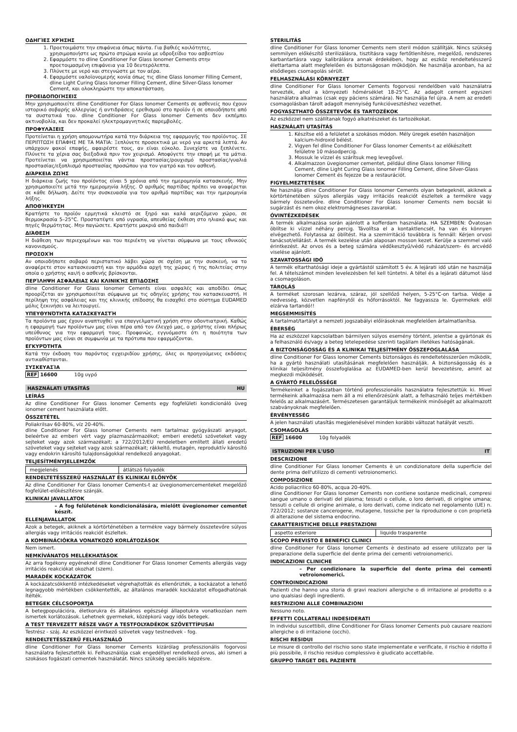ΟΔΗΓΊΕΣ ΧΡΉΣΗΣ
1. Προετοιμάστε την επιφάνεια όπως πάντα. Για βαθιές κοιλότητες, χρησιμοποιήστε ως πρώτο στρώμα κονία με υδροξείδιο του ασβεστίου
2. Εφαρμόστε το dline Conditioner For Glass Ionomer Cements στην προετοιμασμένη επιφάνεια για 10 δευτερόλεπτα.
3. Πλύνετε με νερό και στεγνώστε με τον αέρα.
4. Εφαρμόστε υαλοϊονομερής κονία όπως τις dline Glass Ionomer Filling Cement, dline Light Curing Glass Ionomer Filling Cement, dline Silver-Glass Ionomer Cement, και ολοκληρώστε την αποκατάσταση.
ΠΡΟΕΙΔΟΠΟΙΉΣΕΙΣ
Μην χρησιμοποιείτε dline Conditioner For Glass Ionomer Cements σε ασθενείς που έχουν ιστορικό σοβαρής αλλεργίας ή αντιδράσεις ερεθισμού στο προϊόν ή σε οποιοδήποτε από τα συστατικά του. dline Conditioner For Glass Ionomer Cements δεν εκπέμπει ακτινοβολία, και δεν προκαλεί ηλεκτρομαγνητικές παρεμβολές.
ΠΡΟΦΥΛΆΞΕΙΣ
Προτείνεται η χρήση απομονωτήρα κατά την διάρκεια της εφαρμογής του προϊόντος. ΣΕ ΠΕΡΙΠΤΩΣΗ ΕΠΑΦΗΣ ΜΕ ΤΑ ΜΑΤΙΑ: Ξεπλύνετε προσεκτικά με νερό για αρκετά λεπτά. Αν υπάρχουν φακοί επαφής, αφαιρέστε τους, αν είναι εύκολο. Συνεχίστε να ξεπλένετε. Πλύνετε τα χέρια σας διεξοδικά πριν τον χειρισμό. Αποφύγετε την επαφή με τα μάτια. Προτείνεται να χρησιμοποιείται γάντια προστασίας/ρουχισμό προστασίας/γυαλιά προστασίας/εξοπλισμό προστασίας προσώπου για τον γιατρό και τον ασθενή.
ΔΙΆΡΚΕΙΑ ΖΩΉΣ
Η διάρκεια ζωής του προϊόντος είναι 5 χρόνια από την ημερομηνία κατασκευής. Μην χρησιμοποιείτε μετά την ημερομηνία λήξης. Ο αριθμός παρτίδας πρέπει να αναφέρεται σε κάθε δήλωση. Δείτε την συσκευασία για τον αριθμό παρτίδας και την ημερομηνία λήξης.
ΑΠΟΘΉΚΕΥΣΗ
Κρατήστε το προϊόν ερμητικά κλειστό σε ξηρό και καλά αεριζόμενο χώρο, σε θερμοκρασία 5–25°C. Προστατέψτε από υγρασία, απευθείας έκθεση στο ηλιακό φως και πηγές θερμότητας. Μην παγώσετε. Κρατήστε μακριά από παιδιά!!
ΔΙΆΘΕΣΗ
Η διάθεση των περιεχομένων και του περιέκτη να γίνεται σύμφωνα με τους εθνικούς κανονισμούς.
ΠΡΟΣΟΧΉ
Αν οποιοδήποτε σοβαρό περιστατικό λάβει χώρα σε σχέση με την συσκευή, να το αναφέρετε στον κατασκευαστή και την αρμόδια αρχή της χώρας ή της πολιτείας στην οποία ο χρήστης και/ή ο ασθενής βρίσκονται.
ΠΕΡΊΛΗΨΗ ΑΣΦΆΛΕΙΑΣ ΚΑΙ ΚΛΙΝΙΚΉΣ ΕΠΊΔΟΣΗΣ
dline Conditioner For Glass Ionomer Cements είναι ασφαλές και αποδίδει όπως προορίζεται αν χρησιμοποιείται σύμφωνα με τις οδηγίες χρήσης του κατασκευαστή. Η περίληψη της ασφάλειας και της κλινικής επίδοσης θα εισαχθεί στο σύστημα EUDAMED μόλις ξεκινήσει να λειτουργεί.
ΥΠΕΥΘΥΝΌΤΗΤΑ ΚΑΤΑΣΚΕΥΑΣΤΉ
Τα προϊόντα μας έχουν αναπτυχθεί για επαγγελματική χρήση στην οδοντιατρική. Καθώς η εφαρμογή των προϊόντων μας είναι πέρα από τον έλεγχό μας, ο χρήστης είναι πλήρως υπεύθυνος για την εφαρμογή τους. Προφανώς, εγγυόμαστε ότι η ποιότητα των προϊόντων μας είναι σε συμφωνία με τα πρότυπα που εφαρμόζονται.
ΕΓΚΥΡΌΤΗΤΑ
Κατά την έκδοση του παρόντος εγχειριδίου χρήσης, όλες οι προηγούμενες εκδόσεις αντικαθίστανται.
ΣΥΣΚΕΥΑΣΊΑ
REF 16600 10g υγρό
HASZNÁLATI UTASÍTÁS HU
LEÍRÁS
Az dline Conditioner For Glass Ionomer Cements egy fogfelületi kondicionáló üveg ionomer cement használata előtt.
ÖSSZETÉTEL
Poliakrilsav 60-80%, víz 20-40%.
dline Conditioner For Glass Ionomer Cements nem tartalmaz gyógyászati anyagot, beleértve az emberi vért vagy plazmaszármazékot; emberi eredetű szöveteket vagy sejteket vagy azok származékait; a 722/2012/EU rendeletben említett állati eredetű szöveteket vagy sejteket vagy azok származékait; rákkeltő, mutagén, reproduktív károsító vagy endokrin károsító tulajdonságokkal rendelkező anyagokat.
TELJESÍTMÉNYJELLEMZŐK
| megjelenés | átlátszó folyadék |
RENDELTETÉSSZERŰ HASZNÁLAT ÉS KLINIKAI ELŐNYÖK
Az dline Conditioner For Glass Ionomer Cements-t az üvegionomercementeket megelőző fogfelület-előkészítésre szánják.
KLINIKAI JAVALLATOK
– A fog felületének kondicionálására, mielőtt üvegionomer cementet készít.
ELLENJAVALLATOK
Azok a betegek, akiknek a kórtörténetében a termékre vagy bármely összetevőre súlyos allergiás vagy irritációs reakciót észleltek.
A KOMBINÁCIÓKRA VONATKOZÓ KORLÁTOZÁSOK
Nem ismert.
NEMKÍVÁNATOS MELLÉKHATÁSOK
Az arra fogékony egyéneknél dline Conditioner For Glass Ionomer Cements allergiás vagy irritációs reakciókat okozhat (szem).
MARADÉK KOCKÁZATOK
A kockázatcsökkentő intézkedéseket végrehajtották és ellenőrizték, a kockázatot a lehető legnagyobb mértékben csökkentették, az általános maradék kockázatot elfogadhatónak ítélték.
BETEGEK CÉLCSOPORTJA
A betegpopulációra, életkorukra és általános egészségi állapotukra vonatkozóan nem ismertek korlátozások. Lehetnek gyermekek, középkorú vagy idős betegek.
A TEST TERVEZETT RÉSZE VAGY A TESTFOLYADÉKOK SZÖVETTÍPUSAI
Testrész - száj. Az eszközzel érintkező szövetek vagy testnedvek - fog.
RENDELTETÉSSZERŰ FELHASZNÁLÓ
dline Conditioner For Glass Ionomer Cements kizárólag professzionális fogorvosi használatra fejlesztették ki. Felhasználója csak engedéllyel rendelkező orvos, aki ismeri a szokásos fogászati cementek használatát. Nincs szükség speciális képzésre.
STERILITÁS
dline Conditioner For Glass Ionomer Cements nem steril módon szállítják. Nincs szükség semmilyen előkészítő sterilizálásra, tisztításra vagy fertőtlenítésre, megelőző, rendszeres karbantartásra vagy kalibrálásra annak érdekében, hogy az eszköz rendeltetésszerű élettartama alatt megfelelően és biztonságosan működjön. Ne használja azonban, ha az elsődleges csomagolás sérült.
FELHASZNÁLÁSI KÖRNYEZET
dline Conditioner For Glass Ionomer Cements fogorvosi rendelőben való használatra tervezték, ahol a környezeti hőmérséklet 18-25°C. Az adagolt cement egyszeri használatra alkalmas (csak egy páciens számára). Ne használja fel újra. A nem az eredeti csomagolásban tárolt adagolt mennyiség funkcióvesztéshez vezethet.
FOGYASZTHATÓ ÖSSZETEVŐK ÉS TARTOZÉKOK
Az eszközzel nem szállítanak fogyó alkatrészeket és tartozékokat.
HASZNÁLATI UTASÍTÁS
1. Készítse elő a felületet a szokásos módon. Mély üregek esetén használjon kalcium-hidroxid bélést.
2. Vigyen fel dline Conditioner For Glass Ionomer Cements-t az előkészített felületre 10 másodpercig.
3. Mossuk le vízzel és szárítsuk meg levegővel.
4. Alkalmazzon üvegionomer cementet, például dline Glass Ionomer Filling Cement, dline Light Curing Glass Ionomer Filling Cement, dline Silver-Glass Ionomer Cement és fejezze be a restaurációt.
FIGYELMEZTETÉSEK
Ne használja dline Conditioner For Glass Ionomer Cements olyan betegeknél, akiknek a kórtörténetében súlyos allergiás vagy irritációs reakciót észleltek a termékre vagy bármely összetevőre. dline Conditioner For Glass Ionomer Cements nem bocsát ki sugárzást és nem okoz elektromágneses zavarokat.
ÓVINTÉZKEDÉSEK
A termék alkalmazása során ajánlott a kofferdam használata. HA SZEMBEN: Óvatosan öblítse ki vízzel néhány percig. Távolítsa el a kontaktlencsét, ha van és könnyen elvégezhető. Folytassa az öblítést. Ha a szemirritáció továbbra is fennáll: Kérjen orvosi tanácsot/ellátást. A termék kezelése után alaposan mosson kezet. Kerülje a szemmel való érintkezést. Az orvos és a beteg számára védőkesztyű/védő ruházat/szem- és arcvédő viselése ajánlott.
SZAVATOSSÁGI IDŐ
A termék eltarthatósági ideje a gyártástól számított 5 év. A lejárati idő után ne használja fel. A tételszámot minden levelezésben fel kell tüntetni. A tétel és a lejárati dátumot lásd a csomagoláson.
TÁROLÁS
A terméket szorosan lezárva, száraz, jól szellőző helyen, 5-25°C-on tartsa. Védje a nedvesség, közvetlen napfénytől és hőforrásoktól. Ne fagyassza le. Gyermekek elől elzárva tartandó!!
MEGSEMMISÍTÉS
A tartalmat/tartályt a nemzeti jogszabályi előírásoknak megfelelően ártalmatlanítsa.
ÉBERSÉG
Ha az eszközzel kapcsolatban bármilyen súlyos esemény történt, jelentse a gyártónak és a felhasználó és/vagy a beteg letelepedése szerinti tagállam illetékes hatóságának.
A BIZTONSÁGOSSÁG ÉS A KLINIKAI TELJESÍTMÉNY ÖSSZEFOGLALÁSA
dline Conditioner For Glass Ionomer Cements biztonságos és rendeltetésszerűen működik, ha a gyártó használati utasításának megfelelően használják. A biztonságosság és a klinikai teljesítmény összefoglalása az EUDAMED-ben kerül bevezetésre, amint az megkezdi működését.
A GYÁRTÓ FELELŐSSÉGE
Termékeinket a fogászatban történő professzionális használatra fejlesztettük ki. Mivel termékeink alkalmazása nem áll a mi ellenőrzésünk alatt, a felhasználó teljes mértékben felelős az alkalmazásért. Természetesen garantáljuk termékeink minőségét az alkalmazott szabványoknak megfelelően.
ÉRVÉNYESSÉG
A jelen használati utasítás megjelenésével minden korábbi változat hatályát veszti.
CSOMAGOLÁS
REF 16600 10g folyadék
ISTRUZIONI PER L'USO IT
DESCRIZIONE
dline Conditioner For Glass Ionomer Cements è un condizionatore della superficie del dente prima dell'utilizzo di cementi vetroionomerici.
COMPOSIZIONE
Acido poliacrilico 60-80%, acqua 20-40%.
dline Conditioner For Glass Ionomer Cements non contiene sostanze medicinali, compresi sangue umano o derivati del plasma; tessuti o cellule, o loro derivati, di origine umana; tessuti o cellule di origine animale, o loro derivati, come indicato nel regolamento (UE) n. 722/2012; sostanze cancerogene, mutagene, tossiche per la riproduzione o con proprietà di alterazione del sistema endocrino.
CARATTERISTICHE DELLE PRESTAZIONI
| aspetto esteriore | liquido trasparente |
SCOPO PREVISTO E BENEFICI CLINICI
dline Conditioner For Glass Ionomer Cements è destinato ad essere utilizzato per la preparazione della superficie del dente prima dei cementi vetroionomerici.
INDICAZIONI CLINICHE
– Per condizionare la superficie del dente prima dei cementi vetroionomerici.
CONTROINDICAZIONI
Pazienti che hanno una storia di gravi reazioni allergiche o di irritazione al prodotto o a uno qualsiasi degli ingredienti.
RESTRIZIONI ALLE COMBINAZIONI
Nessuno noto.
EFFETTI COLLATERALI INDESIDERATI
In individui suscettibili, dline Conditioner For Glass Ionomer Cements può causare reazioni allergiche o di irritazione (occhi).
RISCHI RESIDUI
Le misure di controllo del rischio sono state implementate e verificate, il rischio è ridotto il più possibile, il rischio residuo complessivo è giudicato accettabile.
GRUPPO TARGET DEL PAZIENTE